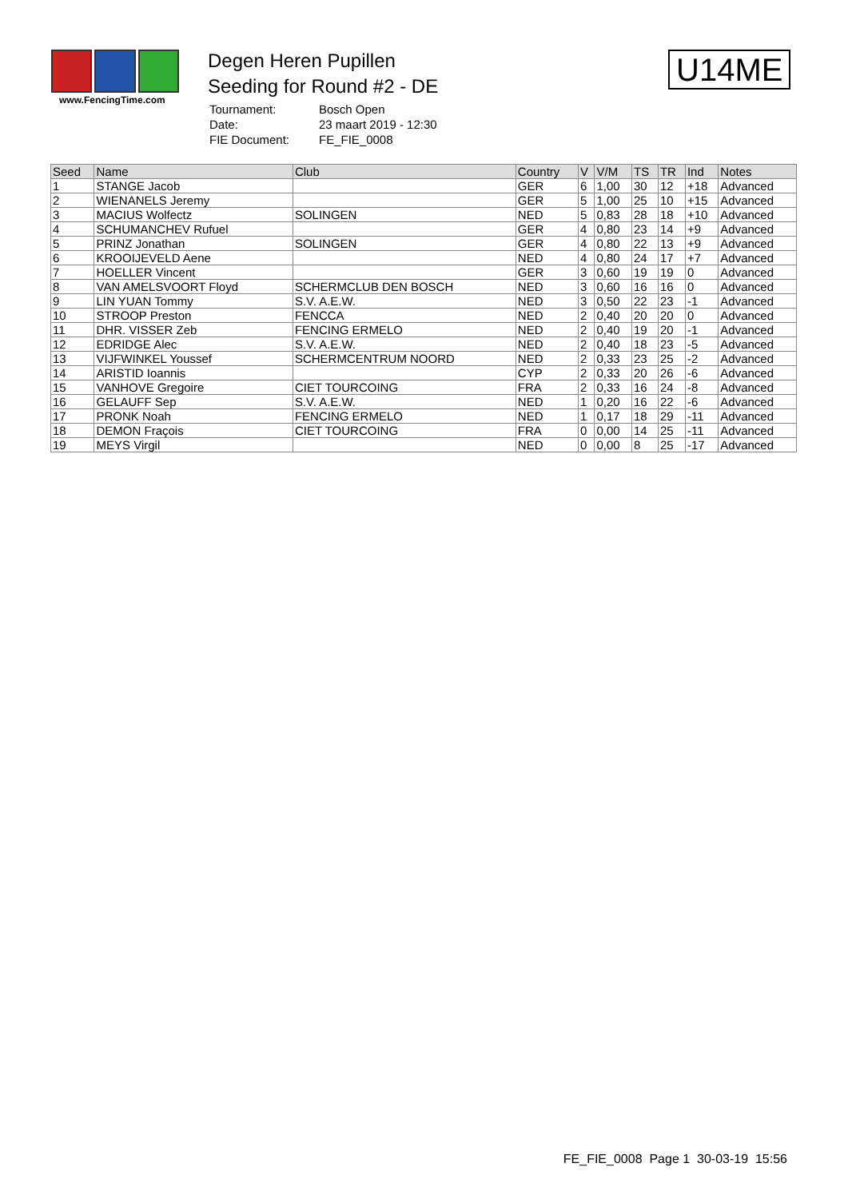www.FencingTime.com
Degen Heren Pupillen
Seeding for Round #2 - DE
| Tournament: | Bosch Open |
| Date: | 23 maart 2019 - 12:30 |
| FIE Document: | FE_FIE_0008 |
U14ME
| Seed | Name | Club | Country | V | V/M | TS | TR | Ind | Notes |
| --- | --- | --- | --- | --- | --- | --- | --- | --- | --- |
| 1 | STANGE Jacob | | GER | 6 | 1,00 | 30 | 12 | +18 | Advanced |
| 2 | WIENANELS Jeremy | | GER | 5 | 1,00 | 25 | 10 | +15 | Advanced |
| 3 | MACIUS Wolfectz | SOLINGEN | NED | 5 | 0,83 | 28 | 18 | +10 | Advanced |
| 4 | SCHUMANCHEV Rufuel | | GER | 4 | 0,80 | 23 | 14 | +9 | Advanced |
| 5 | PRINZ Jonathan | SOLINGEN | GER | 4 | 0,80 | 22 | 13 | +9 | Advanced |
| 6 | KROOIJEVELD Aene | | NED | 4 | 0,80 | 24 | 17 | +7 | Advanced |
| 7 | HOELLER Vincent | | GER | 3 | 0,60 | 19 | 19 | 0 | Advanced |
| 8 | VAN AMELSVOORT Floyd | SCHERMCLUB DEN BOSCH | NED | 3 | 0,60 | 16 | 16 | 0 | Advanced |
| 9 | LIN YUAN Tommy | S.V. A.E.W. | NED | 3 | 0,50 | 22 | 23 | -1 | Advanced |
| 10 | STROOP Preston | FENCCA | NED | 2 | 0,40 | 20 | 20 | 0 | Advanced |
| 11 | DHR. VISSER Zeb | FENCING ERMELO | NED | 2 | 0,40 | 19 | 20 | -1 | Advanced |
| 12 | EDRIDGE Alec | S.V. A.E.W. | NED | 2 | 0,40 | 18 | 23 | -5 | Advanced |
| 13 | VIJFWINKEL Youssef | SCHERMCENTRUM NOORD | NED | 2 | 0,33 | 23 | 25 | -2 | Advanced |
| 14 | ARISTID Ioannis | | CYP | 2 | 0,33 | 20 | 26 | -6 | Advanced |
| 15 | VANHOVE Gregoire | CIET TOURCOING | FRA | 2 | 0,33 | 16 | 24 | -8 | Advanced |
| 16 | GELAUFF Sep | S.V. A.E.W. | NED | 1 | 0,20 | 16 | 22 | -6 | Advanced |
| 17 | PRONK Noah | FENCING ERMELO | NED | 1 | 0,17 | 18 | 29 | -11 | Advanced |
| 18 | DEMON Fraçois | CIET TOURCOING | FRA | 0 | 0,00 | 14 | 25 | -11 | Advanced |
| 19 | MEYS Virgil | | NED | 0 | 0,00 | 8 | 25 | -17 | Advanced |
FE_FIE_0008 Page 1 30-03-19 15:56